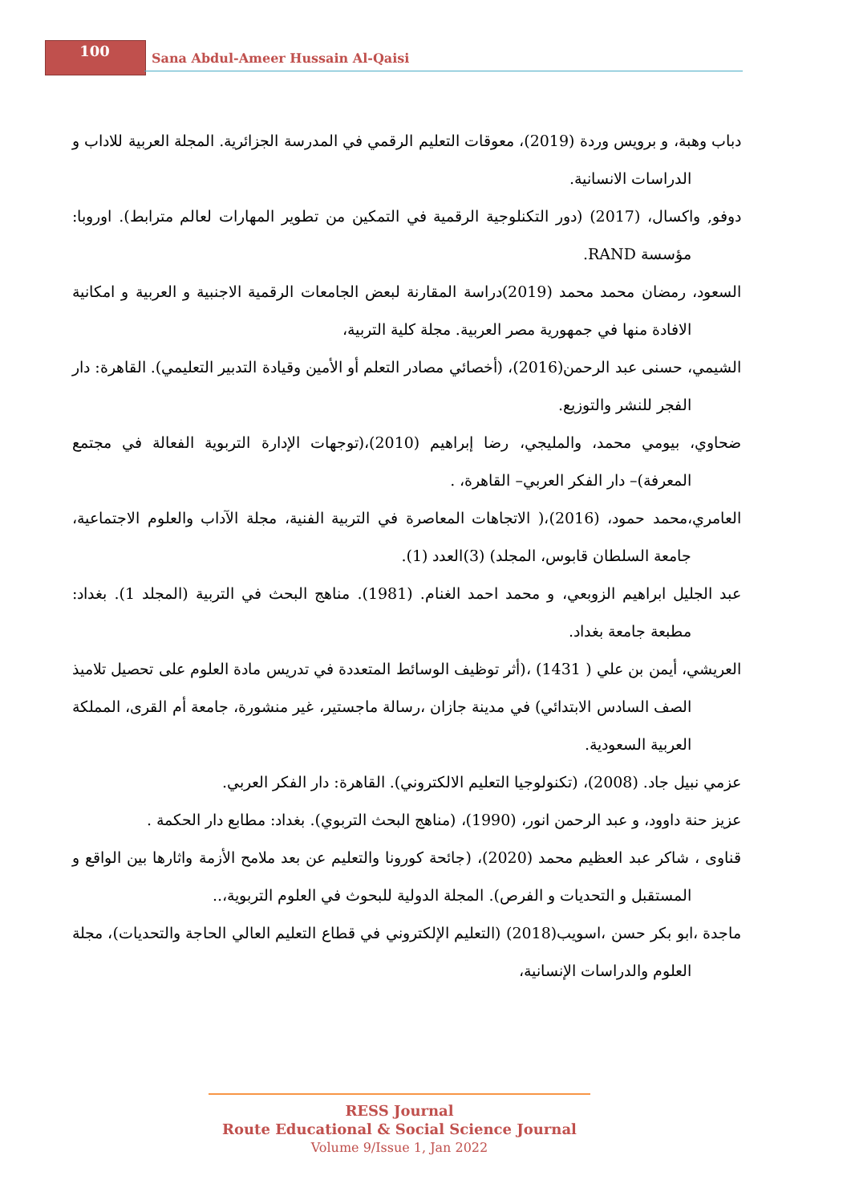100
Sana Abdul-Ameer Hussain Al-Qaisi
دباب وهبة، و برويس وردة (2019)، معوقات التعليم الرقمي في المدرسة الجزائرية. المجلة العربية للاداب و الدراسات الانسانية.
دوفو, واكسال، (2017) (دور التكنلوجية الرقمية في التمكين من تطوير المهارات لعالم مترابط). اوروبا: مؤسسة RAND.
السعود، رمضان محمد محمد (2019)دراسة المقارنة لبعض الجامعات الرقمية الاجنبية و العربية و امكانية الافادة منها في جمهورية مصر العربية. مجلة كلية التربية،
الشيمي، حسنى عبد الرحمن(2016)، (أخصائي مصادر التعلم أو الأمين وقيادة التدبير التعليمي). القاهرة: دار الفجر للنشر والتوزيع.
ضحاوي، بيومي محمد، والمليجي، رضا إبراهيم (2010)،(توجهات الإدارة التربوية الفعالة في مجتمع المعرفة)– دار الفكر العربي– القاهرة، .
العامري،محمد حمود، (2016)،( الاتجاهات المعاصرة في التربية الفنية، مجلة الآداب والعلوم الاجتماعية، جامعة السلطان قابوس، المجلد) (3)العدد (1).
عبد الجليل ابراهيم الزوبعي، و محمد احمد الغنام. (1981). مناهج البحث في التربية (المجلد 1). بغداد: مطبعة جامعة بغداد.
العريشي، أيمن بن علي ( 1431) ،(أثر توظيف الوسائط المتعددة في تدريس مادة العلوم على تحصيل تلاميذ الصف السادس الابتدائي) في مدينة جازان ،رسالة ماجستير، غير منشورة، جامعة أم القرى، المملكة العربية السعودية.
عزمي نبيل جاد. (2008)، (تكنولوجيا التعليم الالكتروني). القاهرة: دار الفكر العربي.
عزيز حنة داوود، و عبد الرحمن انور، (1990)، (مناهج البحث التربوي). بغداد: مطابع دار الحكمة .
قناوى ، شاكر عبد العظيم محمد (2020)، (جائحة كورونا والتعليم عن بعد ملامح الأزمة واثارها بين الواقع و المستقبل و التحديات و الفرص). المجلة الدولية للبحوث في العلوم التربوية،..
ماجدة ،ابو بكر حسن ،اسويب(2018) (التعليم الإلكتروني في قطاع التعليم العالي الحاجة والتحديات)، مجلة العلوم والدراسات الإنسانية،
RESS Journal
Route Educational & Social Science Journal
Volume 9/Issue 1, Jan 2022